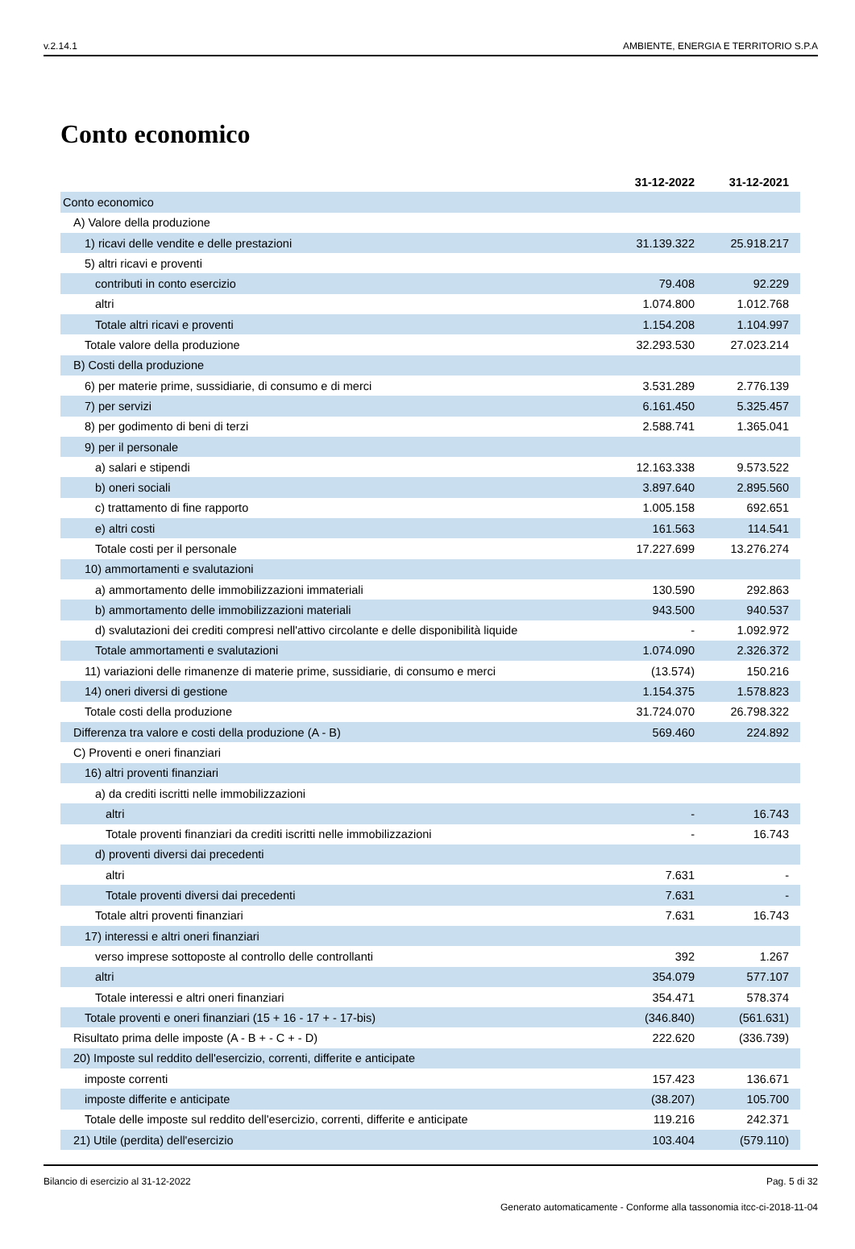v.2.14.1 AMBIENTE, ENERGIA E TERRITORIO S.P.A
Conto economico
| | 31-12-2022 | 31-12-2021 |
| --- | --- | --- |
| Conto economico | | |
| A) Valore della produzione | | |
| 1) ricavi delle vendite e delle prestazioni | 31.139.322 | 25.918.217 |
| 5) altri ricavi e proventi | | |
| contributi in conto esercizio | 79.408 | 92.229 |
| altri | 1.074.800 | 1.012.768 |
| Totale altri ricavi e proventi | 1.154.208 | 1.104.997 |
| Totale valore della produzione | 32.293.530 | 27.023.214 |
| B) Costi della produzione | | |
| 6) per materie prime, sussidiarie, di consumo e di merci | 3.531.289 | 2.776.139 |
| 7) per servizi | 6.161.450 | 5.325.457 |
| 8) per godimento di beni di terzi | 2.588.741 | 1.365.041 |
| 9) per il personale | | |
| a) salari e stipendi | 12.163.338 | 9.573.522 |
| b) oneri sociali | 3.897.640 | 2.895.560 |
| c) trattamento di fine rapporto | 1.005.158 | 692.651 |
| e) altri costi | 161.563 | 114.541 |
| Totale costi per il personale | 17.227.699 | 13.276.274 |
| 10) ammortamenti e svalutazioni | | |
| a) ammortamento delle immobilizzazioni immateriali | 130.590 | 292.863 |
| b) ammortamento delle immobilizzazioni materiali | 943.500 | 940.537 |
| d) svalutazioni dei crediti compresi nell'attivo circolante e delle disponibilità liquide | - | 1.092.972 |
| Totale ammortamenti e svalutazioni | 1.074.090 | 2.326.372 |
| 11) variazioni delle rimanenze di materie prime, sussidiarie, di consumo e merci | (13.574) | 150.216 |
| 14) oneri diversi di gestione | 1.154.375 | 1.578.823 |
| Totale costi della produzione | 31.724.070 | 26.798.322 |
| Differenza tra valore e costi della produzione (A - B) | 569.460 | 224.892 |
| C) Proventi e oneri finanziari | | |
| 16) altri proventi finanziari | | |
| a) da crediti iscritti nelle immobilizzazioni | | |
| altri | - | 16.743 |
| Totale proventi finanziari da crediti iscritti nelle immobilizzazioni | - | 16.743 |
| d) proventi diversi dai precedenti | | |
| altri | 7.631 | - |
| Totale proventi diversi dai precedenti | 7.631 | - |
| Totale altri proventi finanziari | 7.631 | 16.743 |
| 17) interessi e altri oneri finanziari | | |
| verso imprese sottoposte al controllo delle controllanti | 392 | 1.267 |
| altri | 354.079 | 577.107 |
| Totale interessi e altri oneri finanziari | 354.471 | 578.374 |
| Totale proventi e oneri finanziari (15 + 16 - 17 + - 17-bis) | (346.840) | (561.631) |
| Risultato prima delle imposte (A - B + - C + - D) | 222.620 | (336.739) |
| 20) Imposte sul reddito dell'esercizio, correnti, differite e anticipate | | |
| imposte correnti | 157.423 | 136.671 |
| imposte differite e anticipate | (38.207) | 105.700 |
| Totale delle imposte sul reddito dell'esercizio, correnti, differite e anticipate | 119.216 | 242.371 |
| 21) Utile (perdita) dell'esercizio | 103.404 | (579.110) |
Bilancio di esercizio al 31-12-2022 Pag. 5 di 32
Generato automaticamente - Conforme alla tassonomia itcc-ci-2018-11-04